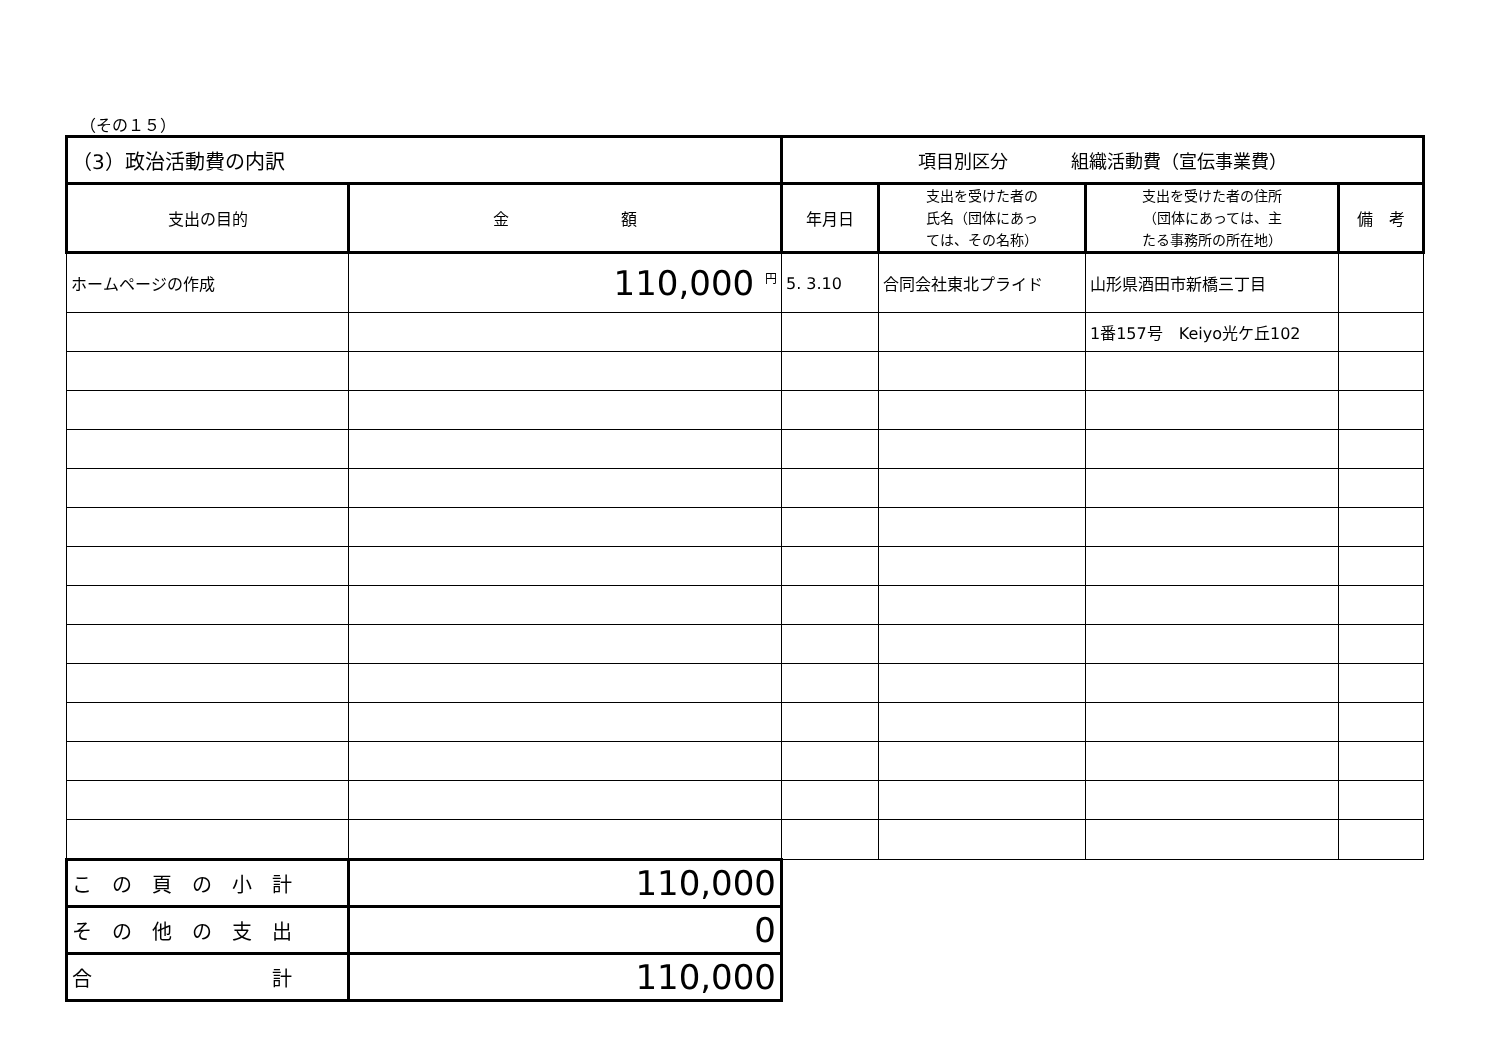（その１５）
| （3）政治活動費の内訳 | | 項目別区分 組織活動費（宣伝事業費） | | | |
| 支出の目的 | 金 額 | 年月日 | 支出を受けた者の 氏名（団体にあっ ては、その名称） | 支出を受けた者の住所 （団体にあっては、主 たる事務所の所在地） | 備 考 |
| ホームページの作成 | 110,000 <sup>円</sup> | 5. 3.10 | 合同会社東北プライド | 山形県酒田市新橋三丁目 | |
| | | | | 1番157号 Keiyo光ケ丘102 | |
| こ の 頁 の 小 計 | 110,000 | | | | |
| そ の 他 の 支 出 | 0 | | | | |
| 合 計 | 110,000 | | | | |